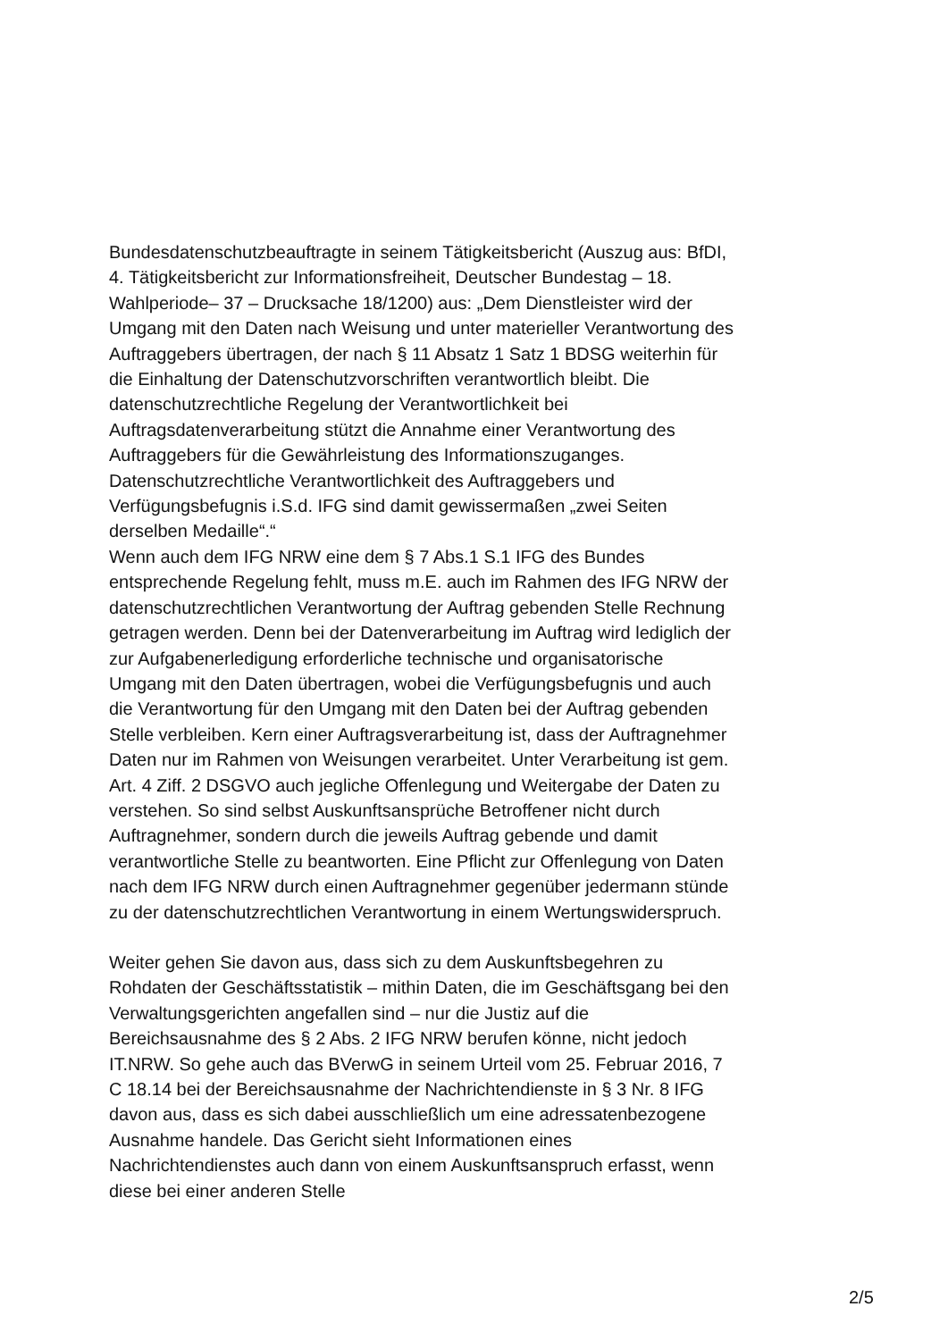Bundesdatenschutzbeauftragte in seinem Tätigkeitsbericht (Auszug aus: BfDI, 4. Tätigkeitsbericht zur Informationsfreiheit, Deutscher Bundestag – 18. Wahlperiode– 37 – Drucksache 18/1200) aus: „Dem Dienstleister wird der Umgang mit den Daten nach Weisung und unter materieller Verantwortung des Auftraggebers übertragen, der nach § 11 Absatz 1 Satz 1 BDSG weiterhin für die Einhaltung der Datenschutzvorschriften verantwortlich bleibt. Die datenschutzrechtliche Regelung der Verantwortlichkeit bei Auftragsdatenverarbeitung stützt die Annahme einer Verantwortung des Auftraggebers für die Gewährleistung des Informationszuganges. Datenschutzrechtliche Verantwortlichkeit des Auftraggebers und Verfügungsbefugnis i.S.d. IFG sind damit gewissermaßen „zwei Seiten derselben Medaille“.“
Wenn auch dem IFG NRW eine dem § 7 Abs.1 S.1 IFG des Bundes entsprechende Regelung fehlt, muss m.E. auch im Rahmen des IFG NRW der datenschutzrechtlichen Verantwortung der Auftrag gebenden Stelle Rechnung getragen werden. Denn bei der Datenverarbeitung im Auftrag wird lediglich der zur Aufgabenerledigung erforderliche technische und organisatorische Umgang mit den Daten übertragen, wobei die Verfügungsbefugnis und auch die Verantwortung für den Umgang mit den Daten bei der Auftrag gebenden Stelle verbleiben. Kern einer Auftragsverarbeitung ist, dass der Auftragnehmer Daten nur im Rahmen von Weisungen verarbeitet. Unter Verarbeitung ist gem. Art. 4 Ziff. 2 DSGVO auch jegliche Offenlegung und Weitergabe der Daten zu verstehen. So sind selbst Auskunftsansprüche Betroffener nicht durch Auftragnehmer, sondern durch die jeweils Auftrag gebende und damit verantwortliche Stelle zu beantworten. Eine Pflicht zur Offenlegung von Daten nach dem IFG NRW durch einen Auftragnehmer gegenüber jedermann stünde zu der datenschutzrechtlichen Verantwortung in einem Wertungswiderspruch.
Weiter gehen Sie davon aus, dass sich zu dem Auskunftsbegehren zu Rohdaten der Geschäftsstatistik – mithin Daten, die im Geschäftsgang bei den Verwaltungsgerichten angefallen sind – nur die Justiz auf die Bereichsausnahme des § 2 Abs. 2 IFG NRW berufen könne, nicht jedoch IT.NRW. So gehe auch das BVerwG in seinem Urteil vom 25. Februar 2016, 7 C 18.14 bei der Bereichsausnahme der Nachrichtendienste in § 3 Nr. 8 IFG davon aus, dass es sich dabei ausschließlich um eine adressatenbezogene Ausnahme handele. Das Gericht sieht Informationen eines Nachrichtendienstes auch dann von einem Auskunftsanspruch erfasst, wenn diese bei einer anderen Stelle
2/5